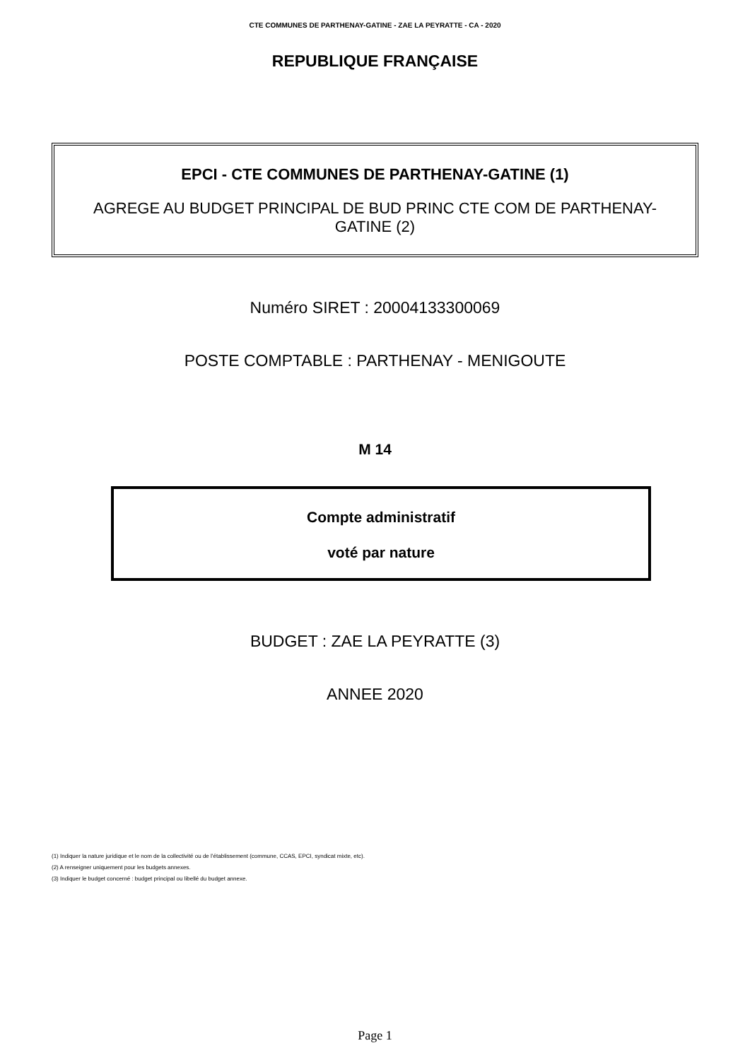CTE COMMUNES DE PARTHENAY-GATINE - ZAE LA PEYRATTE - CA - 2020
REPUBLIQUE FRANÇAISE
EPCI - CTE COMMUNES DE PARTHENAY-GATINE (1)
AGREGE AU BUDGET PRINCIPAL DE BUD PRINC CTE COM DE PARTHENAY-GATINE (2)
Numéro SIRET : 20004133300069
POSTE COMPTABLE : PARTHENAY - MENIGOUTE
M 14
Compte administratif
voté par nature
BUDGET : ZAE LA PEYRATTE (3)
ANNEE 2020
(1) Indiquer la nature juridique et le nom de la collectivité ou de l’établissement (commune, CCAS, EPCI, syndicat mixte, etc).
(2) A renseigner uniquement pour les budgets annexes.
(3) Indiquer le budget concerné : budget principal ou libellé du budget annexe.
Page 1